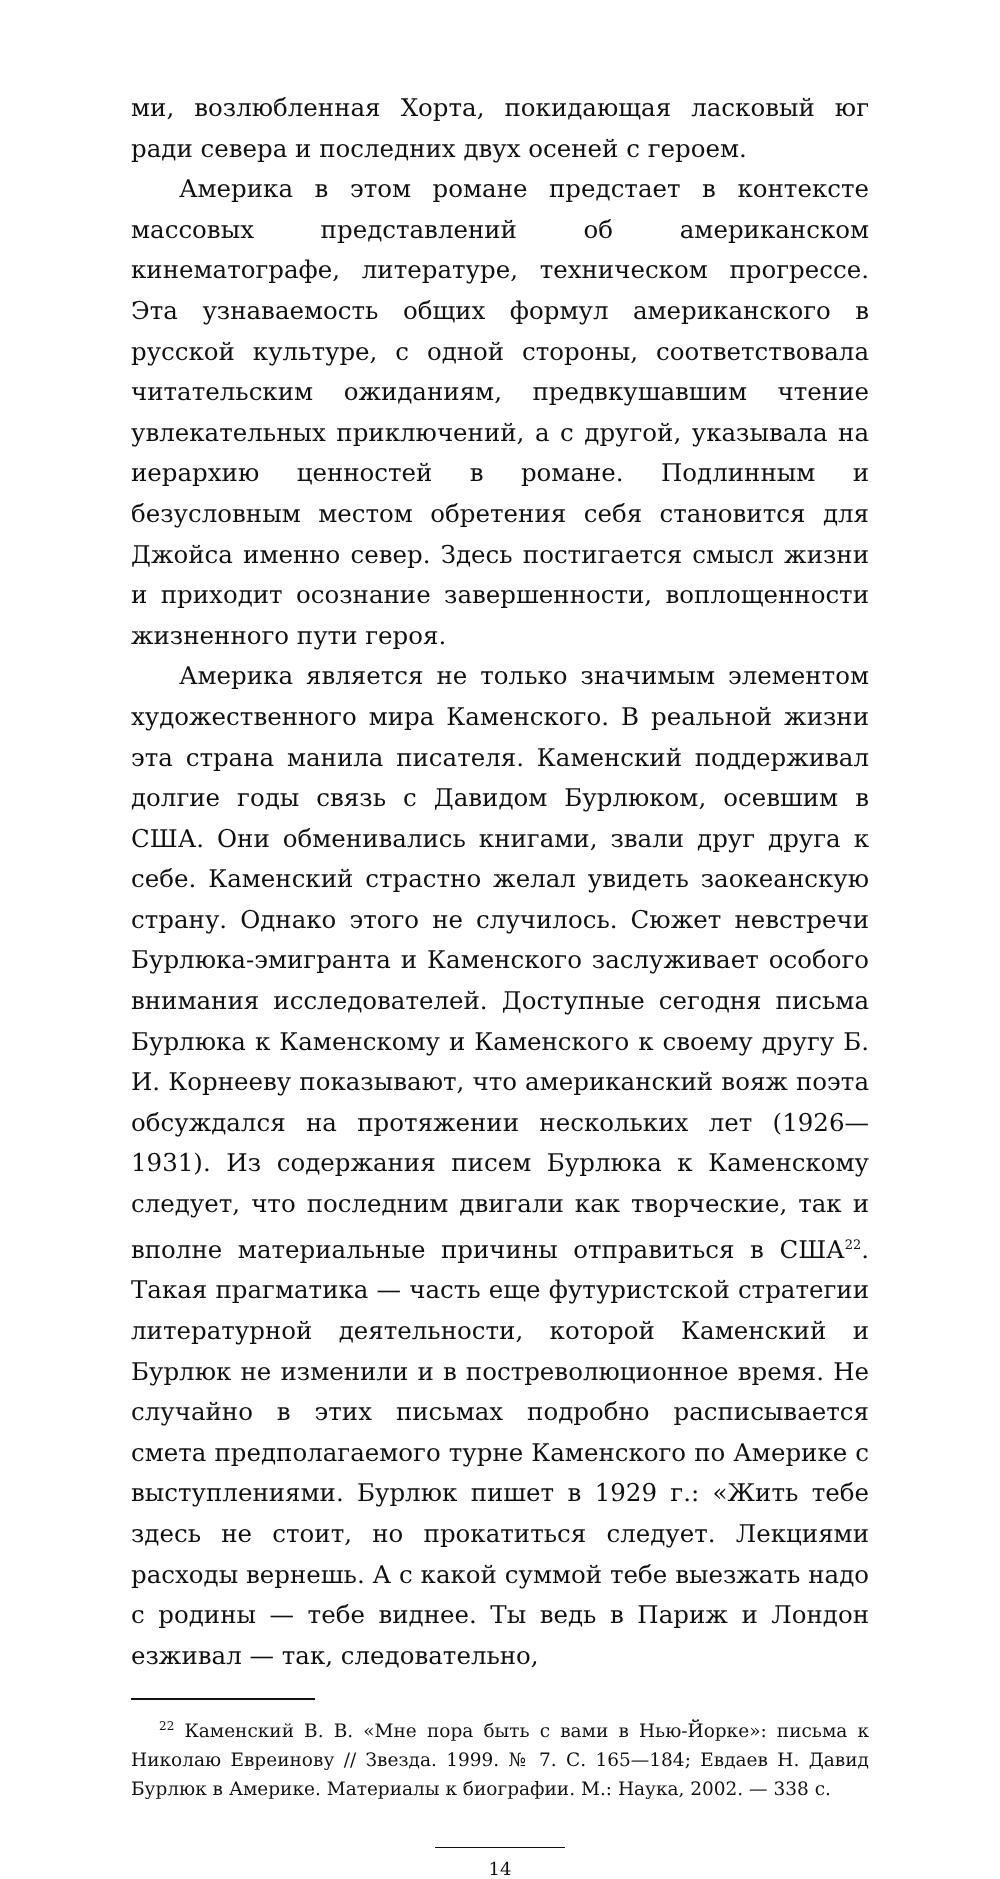ми, возлюбленная Хорта, покидающая ласковый юг ради севера и последних двух осеней с героем.
Америка в этом романе предстает в контексте массовых представлений об американском кинематографе, литературе, техническом прогрессе. Эта узнаваемость общих формул американского в русской культуре, с одной стороны, соответствовала читательским ожиданиям, предвкушавшим чтение увлекательных приключений, а с другой, указывала на иерархию ценностей в романе. Подлинным и безусловным местом обретения себя становится для Джойса именно север. Здесь постигается смысл жизни и приходит осознание завершенности, воплощенности жизненного пути героя.
Америка является не только значимым элементом художественного мира Каменского. В реальной жизни эта страна манила писателя. Каменский поддерживал долгие годы связь с Давидом Бурлюком, осевшим в США. Они обменивались книгами, звали друг друга к себе. Каменский страстно желал увидеть заокеанскую страну. Однако этого не случилось. Сюжет невстречи Бурлюка-эмигранта и Каменского заслуживает особого внимания исследователей. Доступные сегодня письма Бурлюка к Каменскому и Каменского к своему другу Б. И. Корнееву показывают, что американский вояж поэта обсуждался на протяжении нескольких лет (1926—1931). Из содержания писем Бурлюка к Каменскому следует, что последним двигали как творческие, так и вполне материальные причины отправиться в США<sup>22</sup>. Такая прагматика — часть еще футуристской стратегии литературной деятельности, которой Каменский и Бурлюк не изменили и в постреволюционное время. Не случайно в этих письмах подробно расписывается смета предполагаемого турне Каменского по Америке с выступлениями. Бурлюк пишет в 1929 г.: «Жить тебе здесь не стоит, но прокатиться следует. Лекциями расходы вернешь. А с какой суммой тебе выезжать надо с родины — тебе виднее. Ты ведь в Париж и Лондон езживал — так, следовательно,
<sup>22</sup> Каменский В. В. «Мне пора быть с вами в Нью-Йорке»: письма к Николаю Евреинову // Звезда. 1999. № 7. С. 165—184; Евдаев Н. Давид Бурлюк в Америке. Материалы к биографии. М.: Наука, 2002. — 338 с.
14